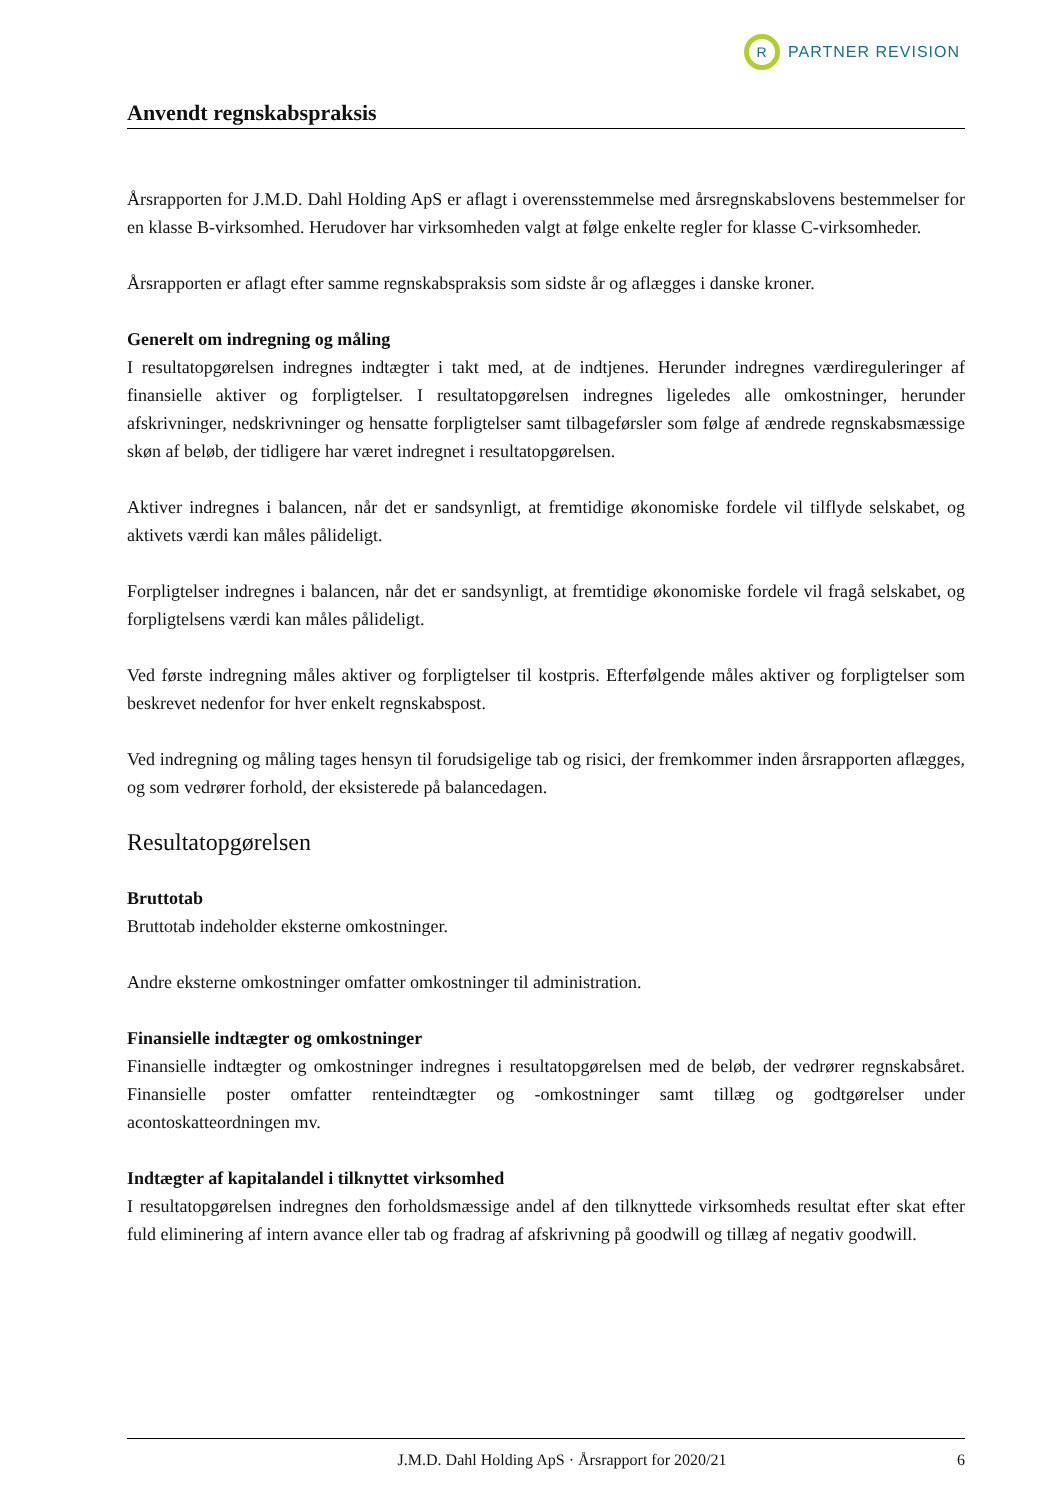R
PARTNER REVISION
Anvendt regnskabspraksis
Årsrapporten for J.M.D. Dahl Holding ApS er aflagt i overensstemmelse med årsregnskabslovens bestemmelser for en klasse B-virksomhed. Herudover har virksomheden valgt at følge enkelte regler for klasse C-virksomheder.
Årsrapporten er aflagt efter samme regnskabspraksis som sidste år og aflægges i danske kroner.
Generelt om indregning og måling
I resultatopgørelsen indregnes indtægter i takt med, at de indtjenes. Herunder indregnes værdireguleringer af finansielle aktiver og forpligtelser. I resultatopgørelsen indregnes ligeledes alle omkostninger, herunder afskrivninger, nedskrivninger og hensatte forpligtelser samt tilbageførsler som følge af ændrede regnskabsmæssige skøn af beløb, der tidligere har været indregnet i resultatopgørelsen.
Aktiver indregnes i balancen, når det er sandsynligt, at fremtidige økonomiske fordele vil tilflyde selskabet, og aktivets værdi kan måles pålideligt.
Forpligtelser indregnes i balancen, når det er sandsynligt, at fremtidige økonomiske fordele vil fragå selskabet, og forpligtelsens værdi kan måles pålideligt.
Ved første indregning måles aktiver og forpligtelser til kostpris. Efterfølgende måles aktiver og forpligtelser som beskrevet nedenfor for hver enkelt regnskabspost.
Ved indregning og måling tages hensyn til forudsigelige tab og risici, der fremkommer inden årsrapporten aflægges, og som vedrører forhold, der eksisterede på balancedagen.
Resultatopgørelsen
Bruttotab
Bruttotab indeholder eksterne omkostninger.
Andre eksterne omkostninger omfatter omkostninger til administration.
Finansielle indtægter og omkostninger
Finansielle indtægter og omkostninger indregnes i resultatopgørelsen med de beløb, der vedrører regnskabsåret. Finansielle poster omfatter renteindtægter og -omkostninger samt tillæg og godtgørelser under acontoskatteordningen mv.
Indtægter af kapitalandel i tilknyttet virksomhed
I resultatopgørelsen indregnes den forholdsmæssige andel af den tilknyttede virksomheds resultat efter skat efter fuld eliminering af intern avance eller tab og fradrag af afskrivning på goodwill og tillæg af negativ goodwill.
J.M.D. Dahl Holding ApS · Årsrapport for 2020/21 6